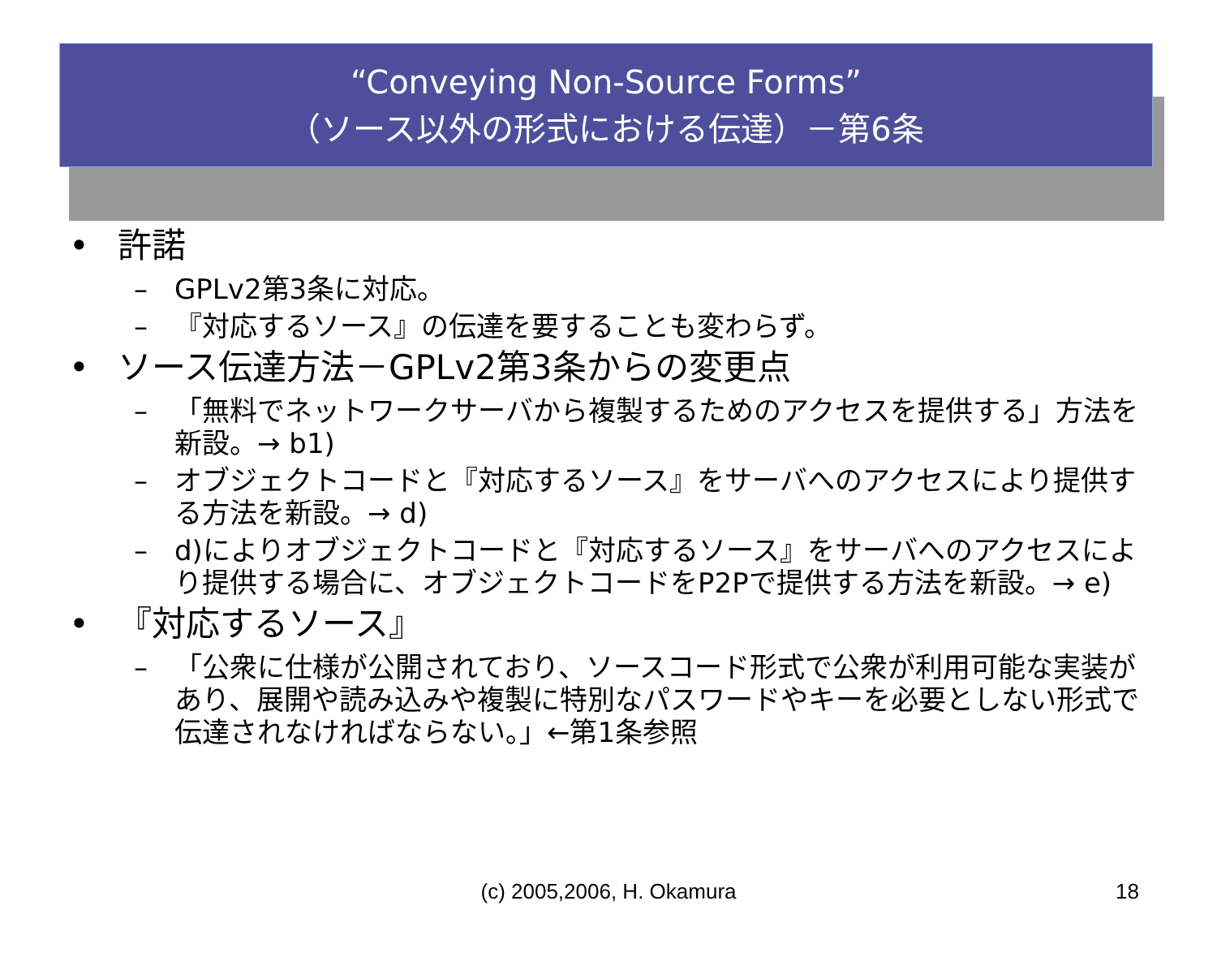“Conveying Non-Source Forms”
（ソース以外の形式における伝達）－第6条
• 許諾
– GPLv2第3条に対応。
– 『対応するソース』の伝達を要することも変わらず。
• ソース伝達方法－GPLv2第3条からの変更点
– 「無料でネットワークサーバから複製するためのアクセスを提供する」方法を新設。→ b1)
– オブジェクトコードと『対応するソース』をサーバへのアクセスにより提供する方法を新設。→ d)
– d)によりオブジェクトコードと『対応するソース』をサーバへのアクセスにより提供する場合に、オブジェクトコードをP2Pで提供する方法を新設。→ e)
• 『対応するソース』
– 「公衆に仕様が公開されており、ソースコード形式で公衆が利用可能な実装があり、展開や読み込みや複製に特別なパスワードやキーを必要としない形式で伝達されなければならない。」←第1条参照
(c) 2005,2006, H. Okamura 18